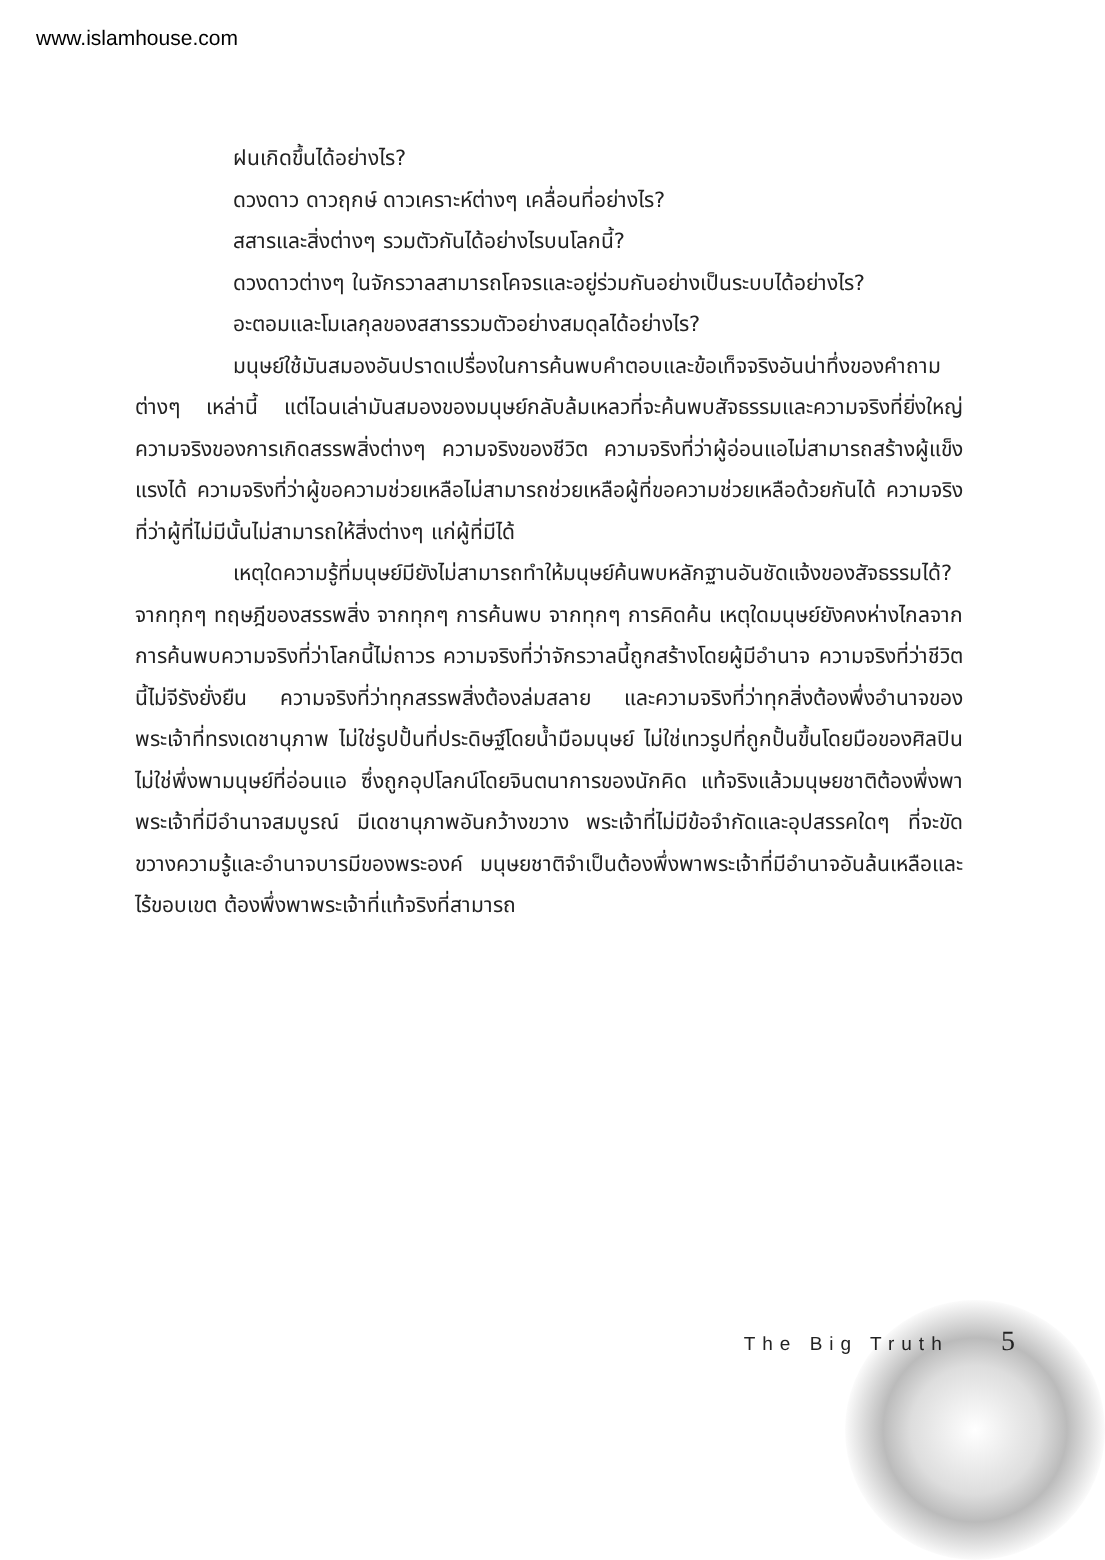www.islamhouse.com
ฝนเกิดขึ้นได้อย่างไร?
ดวงดาว ดาวฤกษ์ ดาวเคราะห์ต่างๆ เคลื่อนที่อย่างไร?
สสารและสิ่งต่างๆ รวมตัวกันได้อย่างไรบนโลกนี้?
ดวงดาวต่างๆ ในจักรวาลสามารถโคจรและอยู่ร่วมกันอย่างเป็นระบบได้อย่างไร?
อะตอมและโมเลกุลของสสารรวมตัวอย่างสมดุลได้อย่างไร?
มนุษย์ใช้มันสมองอันปราดเปรื่องในการค้นพบคำตอบและข้อเท็จจริงอันน่าทึ่งของคำถามต่างๆ เหล่านี้ แต่ไฉนเล่ามันสมองของมนุษย์กลับล้มเหลวที่จะค้นพบสัจธรรมและความจริงที่ยิ่งใหญ่ ความจริงของการเกิดสรรพสิ่งต่างๆ ความจริงของชีวิต ความจริงที่ว่าผู้อ่อนแอไม่สามารถสร้างผู้แข็งแรงได้ ความจริงที่ว่าผู้ขอความช่วยเหลือไม่สามารถช่วยเหลือผู้ที่ขอความช่วยเหลือด้วยกันได้ ความจริงที่ว่าผู้ที่ไม่มีนั้นไม่สามารถให้สิ่งต่างๆ แก่ผู้ที่มีได้
เหตุใดความรู้ที่มนุษย์มียังไม่สามารถทำให้มนุษย์ค้นพบหลักฐานอันชัดแจ้งของสัจธรรมได้? จากทุกๆ ทฤษฎีของสรรพสิ่ง จากทุกๆ การค้นพบ จากทุกๆ การคิดค้น เหตุใดมนุษย์ยังคงห่างไกลจากการค้นพบความจริงที่ว่าโลกนี้ไม่ถาวร ความจริงที่ว่าจักรวาลนี้ถูกสร้างโดยผู้มีอำนาจ ความจริงที่ว่าชีวิตนี้ไม่จีรังยั่งยืน ความจริงที่ว่าทุกสรรพสิ่งต้องล่มสลาย และความจริงที่ว่าทุกสิ่งต้องพึ่งอำนาจของพระเจ้าที่ทรงเดชานุภาพ ไม่ใช่รูปปั้นที่ประดิษฐ์โดยน้ำมือมนุษย์ ไม่ใช่เทวรูปที่ถูกปั้นขึ้นโดยมือของศิลปิน ไม่ใช่พึ่งพามนุษย์ที่อ่อนแอ ซึ่งถูกอุปโลกน์โดยจินตนาการของนักคิด แท้จริงแล้วมนุษยชาติต้องพึ่งพาพระเจ้าที่มีอำนาจสมบูรณ์ มีเดชานุภาพอันกว้างขวาง พระเจ้าที่ไม่มีข้อจำกัดและอุปสรรคใดๆ ที่จะขัดขวางความรู้และอำนาจบารมีของพระองค์ มนุษยชาติจำเป็นต้องพึ่งพาพระเจ้าที่มีอำนาจอันล้นเหลือและไร้ขอบเขต ต้องพึ่งพาพระเจ้าที่แท้จริงที่สามารถ
The Big Truth 5